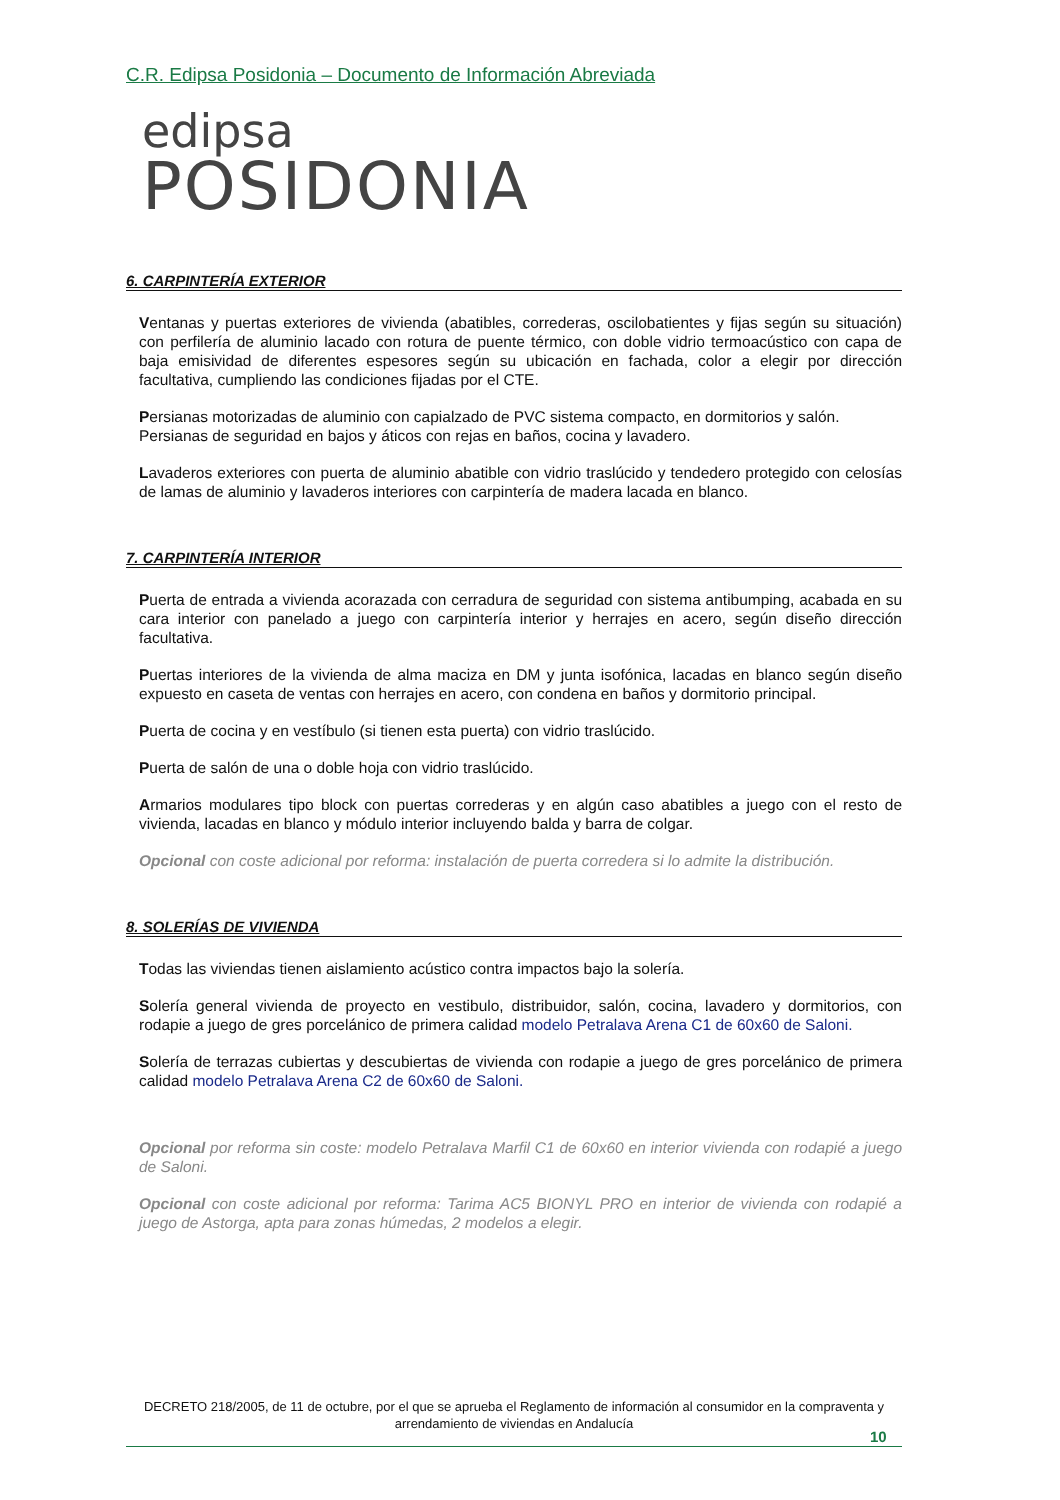C.R. Edipsa Posidonia – Documento de Información Abreviada
edipsa
POSIDONIA
6. CARPINTERÍA EXTERIOR
Ventanas y puertas exteriores de vivienda (abatibles, correderas, oscilobatientes y fijas según su situación) con perfilería de aluminio lacado con rotura de puente térmico, con doble vidrio termoacústico con capa de baja emisividad de diferentes espesores según su ubicación en fachada, color a elegir por dirección facultativa, cumpliendo las condiciones fijadas por el CTE.
Persianas motorizadas de aluminio con capialzado de PVC sistema compacto, en dormitorios y salón.
Persianas de seguridad en bajos y áticos con rejas en baños, cocina y lavadero.
Lavaderos exteriores con puerta de aluminio abatible con vidrio traslúcido y tendedero protegido con celosías de lamas de aluminio y lavaderos interiores con carpintería de madera lacada en blanco.
7. CARPINTERÍA INTERIOR
Puerta de entrada a vivienda acorazada con cerradura de seguridad con sistema antibumping, acabada en su cara interior con panelado a juego con carpintería interior y herrajes en acero, según diseño dirección facultativa.
Puertas interiores de la vivienda de alma maciza en DM y junta isofónica, lacadas en blanco según diseño expuesto en caseta de ventas con herrajes en acero, con condena en baños y dormitorio principal.
Puerta de cocina y en vestíbulo (si tienen esta puerta) con vidrio traslúcido.
Puerta de salón de una o doble hoja con vidrio traslúcido.
Armarios modulares tipo block con puertas correderas y en algún caso abatibles a juego con el resto de vivienda, lacadas en blanco y módulo interior incluyendo balda y barra de colgar.
Opcional con coste adicional por reforma: instalación de puerta corredera si lo admite la distribución.
8. SOLERÍAS DE VIVIENDA
Todas las viviendas tienen aislamiento acústico contra impactos bajo la solería.
Solería general vivienda de proyecto en vestibulo, distribuidor, salón, cocina, lavadero y dormitorios, con rodapie a juego de gres porcelánico de primera calidad modelo Petralava Arena C1 de 60x60 de Saloni.
Solería de terrazas cubiertas y descubiertas de vivienda con rodapie a juego de gres porcelánico de primera calidad modelo Petralava Arena C2 de 60x60 de Saloni.
Opcional por reforma sin coste: modelo Petralava Marfil C1 de 60x60 en interior vivienda con rodapié a juego de Saloni.
Opcional con coste adicional por reforma: Tarima AC5 BIONYL PRO en interior de vivienda con rodapié a juego de Astorga, apta para zonas húmedas, 2 modelos a elegir.
DECRETO 218/2005, de 11 de octubre, por el que se aprueba el Reglamento de información al consumidor en la compraventa y arrendamiento de viviendas en Andalucía
10